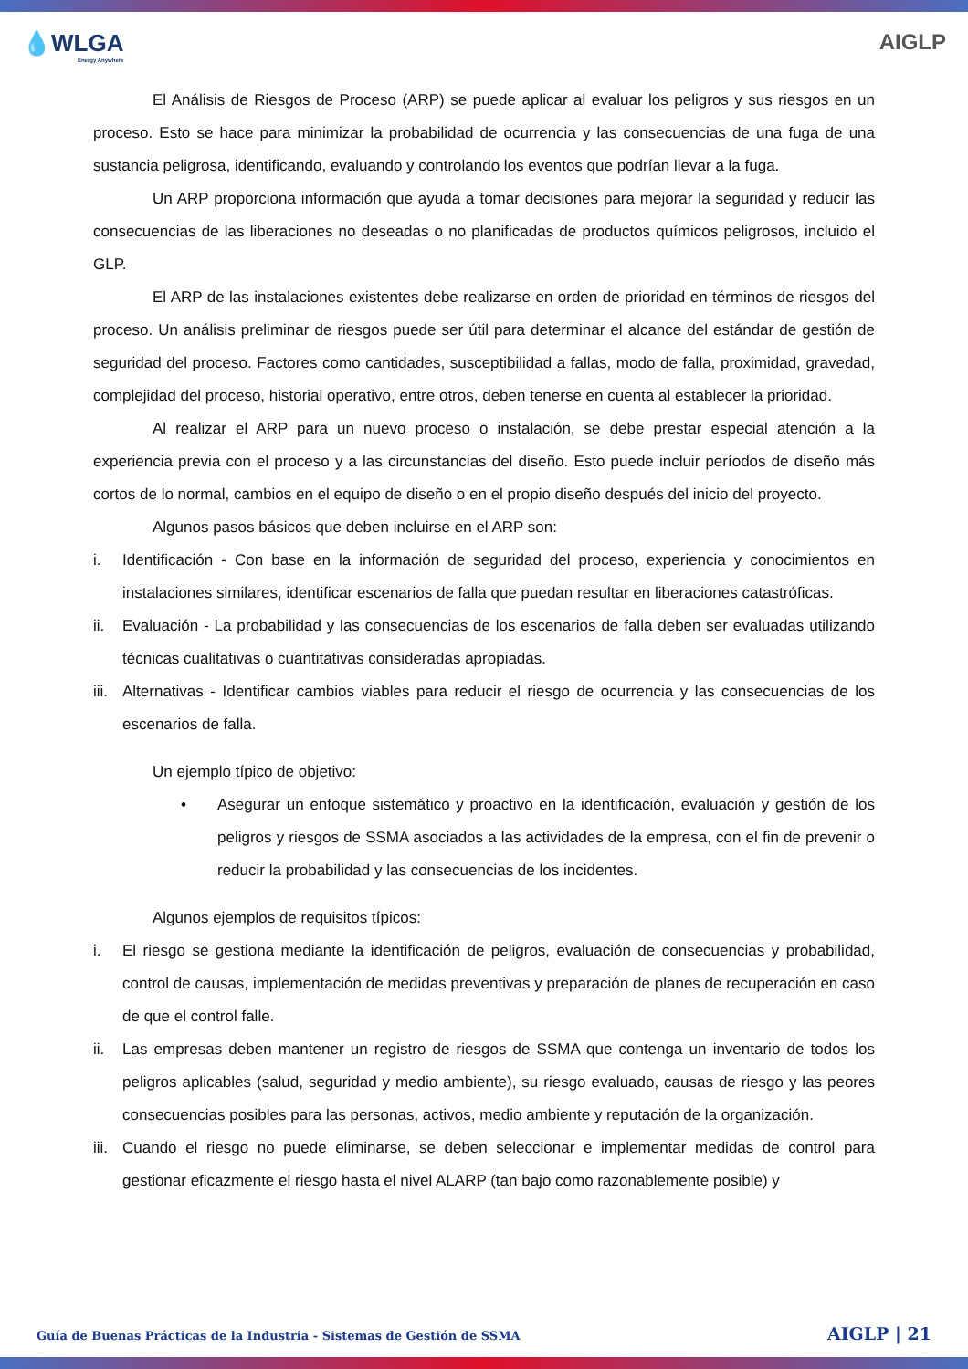💧WLGA
Energy Anywhere
AIGLP
El Análisis de Riesgos de Proceso (ARP) se puede aplicar al evaluar los peligros y sus riesgos en un proceso. Esto se hace para minimizar la probabilidad de ocurrencia y las consecuencias de una fuga de una sustancia peligrosa, identificando, evaluando y controlando los eventos que podrían llevar a la fuga.
Un ARP proporciona información que ayuda a tomar decisiones para mejorar la seguridad y reducir las consecuencias de las liberaciones no deseadas o no planificadas de productos químicos peligrosos, incluido el GLP.
El ARP de las instalaciones existentes debe realizarse en orden de prioridad en términos de riesgos del proceso. Un análisis preliminar de riesgos puede ser útil para determinar el alcance del estándar de gestión de seguridad del proceso. Factores como cantidades, susceptibilidad a fallas, modo de falla, proximidad, gravedad, complejidad del proceso, historial operativo, entre otros, deben tenerse en cuenta al establecer la prioridad.
Al realizar el ARP para un nuevo proceso o instalación, se debe prestar especial atención a la experiencia previa con el proceso y a las circunstancias del diseño. Esto puede incluir períodos de diseño más cortos de lo normal, cambios en el equipo de diseño o en el propio diseño después del inicio del proyecto.
Algunos pasos básicos que deben incluirse en el ARP son:
i. Identificación - Con base en la información de seguridad del proceso, experiencia y conocimientos en instalaciones similares, identificar escenarios de falla que puedan resultar en liberaciones catastróficas.
ii. Evaluación - La probabilidad y las consecuencias de los escenarios de falla deben ser evaluadas utilizando técnicas cualitativas o cuantitativas consideradas apropiadas.
iii. Alternativas - Identificar cambios viables para reducir el riesgo de ocurrencia y las consecuencias de los escenarios de falla.
Un ejemplo típico de objetivo:
• Asegurar un enfoque sistemático y proactivo en la identificación, evaluación y gestión de los peligros y riesgos de SSMA asociados a las actividades de la empresa, con el fin de prevenir o reducir la probabilidad y las consecuencias de los incidentes.
Algunos ejemplos de requisitos típicos:
i. El riesgo se gestiona mediante la identificación de peligros, evaluación de consecuencias y probabilidad, control de causas, implementación de medidas preventivas y preparación de planes de recuperación en caso de que el control falle.
ii. Las empresas deben mantener un registro de riesgos de SSMA que contenga un inventario de todos los peligros aplicables (salud, seguridad y medio ambiente), su riesgo evaluado, causas de riesgo y las peores consecuencias posibles para las personas, activos, medio ambiente y reputación de la organización.
iii. Cuando el riesgo no puede eliminarse, se deben seleccionar e implementar medidas de control para gestionar eficazmente el riesgo hasta el nivel ALARP (tan bajo como razonablemente posible) y
Guía de Buenas Prácticas de la Industria - Sistemas de Gestión de SSMA AIGLP | 21